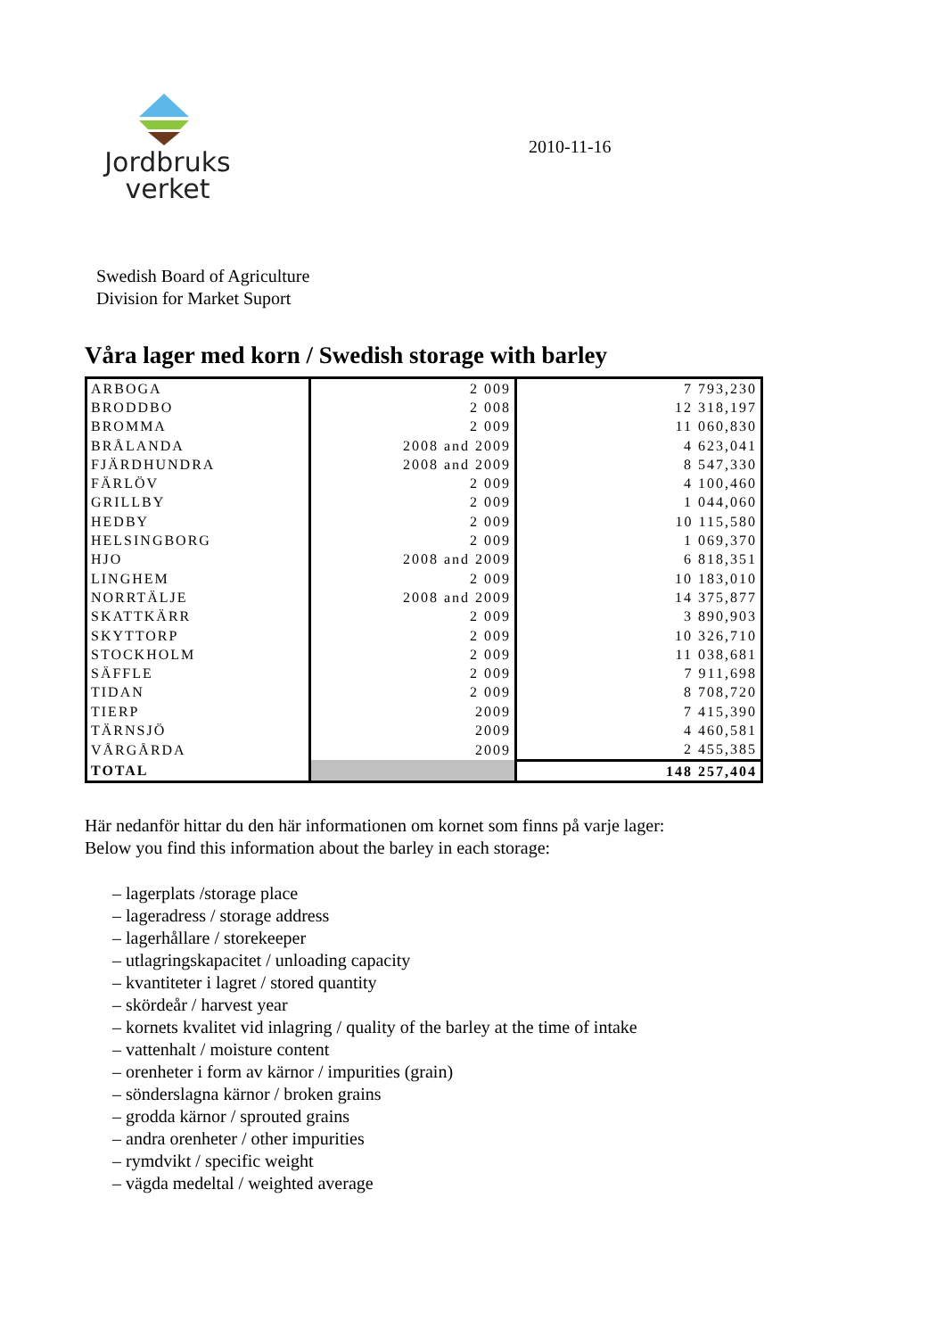Jordbruks
verket
2010-11-16
Swedish Board of Agriculture
Division for Market Suport
Våra lager med korn / Swedish storage with barley
| ARBOGA | 2 009 | 7 793,230 |
| BRODDBO | 2 008 | 12 318,197 |
| BROMMA | 2 009 | 11 060,830 |
| BRÅLANDA | 2008 and 2009 | 4 623,041 |
| FJÄRDHUNDRA | 2008 and 2009 | 8 547,330 |
| FÄRLÖV | 2 009 | 4 100,460 |
| GRILLBY | 2 009 | 1 044,060 |
| HEDBY | 2 009 | 10 115,580 |
| HELSINGBORG | 2 009 | 1 069,370 |
| HJO | 2008 and 2009 | 6 818,351 |
| LINGHEM | 2 009 | 10 183,010 |
| NORRTÄLJE | 2008 and 2009 | 14 375,877 |
| SKATTKÄRR | 2 009 | 3 890,903 |
| SKYTTORP | 2 009 | 10 326,710 |
| STOCKHOLM | 2 009 | 11 038,681 |
| SÄFFLE | 2 009 | 7 911,698 |
| TIDAN | 2 009 | 8 708,720 |
| TIERP | 2009 | 7 415,390 |
| TÄRNSJÖ | 2009 | 4 460,581 |
| VÅRGÅRDA | 2009 | 2 455,385 |
| TOTAL | | 148 257,404 |
Här nedanför hittar du den här informationen om kornet som finns på varje lager:
Below you find this information about the barley in each storage:
– lagerplats /storage place
– lageradress / storage address
– lagerhållare / storekeeper
– utlagringskapacitet / unloading capacity
– kvantiteter i lagret / stored quantity
– skördeår / harvest year
– kornets kvalitet vid inlagring / quality of the barley at the time of intake
– vattenhalt / moisture content
– orenheter i form av kärnor / impurities (grain)
– sönderslagna kärnor / broken grains
– grodda kärnor / sprouted grains
– andra orenheter / other impurities
– rymdvikt / specific weight
– vägda medeltal / weighted average